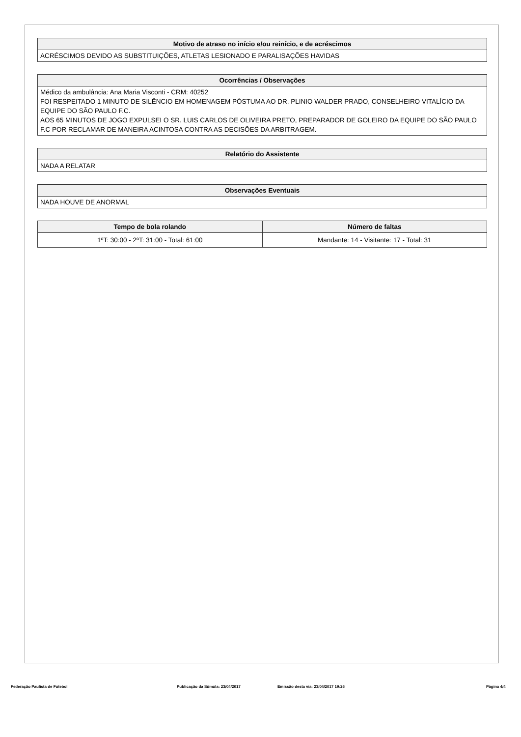| Motivo de atraso no início e/ou reinício, e de acréscimos |
| --- |
| ACRÉSCIMOS DEVIDO AS SUBSTITUIÇÕES, ATLETAS LESIONADO E PARALISAÇÕES HAVIDAS |
| Ocorrências / Observações |
| --- |
| Médico da ambulância: Ana Maria Visconti - CRM: 40252 FOI RESPEITADO 1 MINUTO DE SILÊNCIO EM HOMENAGEM PÓSTUMA AO DR. PLINIO WALDER PRADO, CONSELHEIRO VITALÍCIO DA EQUIPE DO SÃO PAULO F.C. AOS 65 MINUTOS DE JOGO EXPULSEI O SR. LUIS CARLOS DE OLIVEIRA PRETO, PREPARADOR DE GOLEIRO DA EQUIPE DO SÃO PAULO F.C POR RECLAMAR DE MANEIRA ACINTOSA CONTRA AS DECISÕES DA ARBITRAGEM. |
| Relatório do Assistente |
| --- |
| NADA A RELATAR |
| Observações Eventuais |
| --- |
| NADA HOUVE DE ANORMAL |
| Tempo de bola rolando | Número de faltas |
| --- | --- |
| 1ºT: 30:00 - 2ºT: 31:00 - Total: 61:00 | Mandante: 14 - Visitante: 17 - Total: 31 |
Federação Paulista de Futebol Publicação da Súmula: 23/04/2017 Emissão desta via: 23/04/2017 19:26 Página 4/4